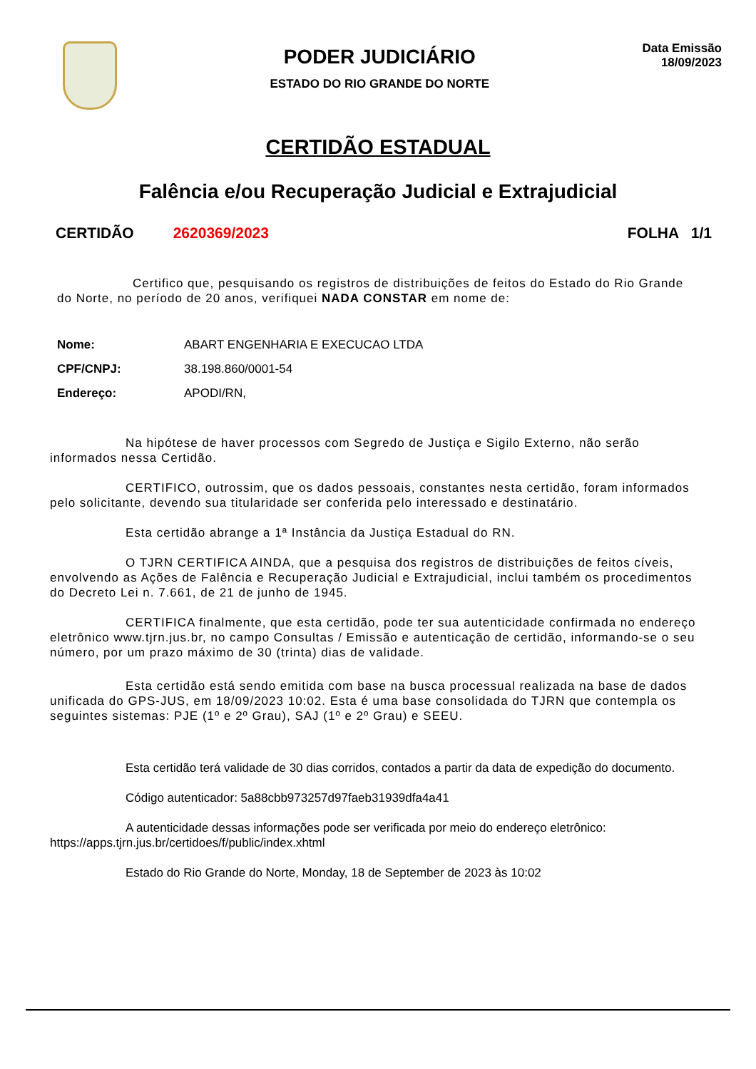PODER JUDICIÁRIO
ESTADO DO RIO GRANDE DO NORTE
Data Emissão
18/09/2023
CERTIDÃO ESTADUAL
Falência e/ou Recuperação Judicial e Extrajudicial
CERTIDÃO 2620369/2023 FOLHA 1/1
Certifico que, pesquisando os registros de distribuições de feitos do Estado do Rio Grande do Norte, no período de 20 anos, verifiquei NADA CONSTAR em nome de:
| Nome: | ABART ENGENHARIA E EXECUCAO LTDA |
| CPF/CNPJ: | 38.198.860/0001-54 |
| Endereço: | APODI/RN, |
Na hipótese de haver processos com Segredo de Justiça e Sigilo Externo, não serão informados nessa Certidão.
CERTIFICO, outrossim, que os dados pessoais, constantes nesta certidão, foram informados pelo solicitante, devendo sua titularidade ser conferida pelo interessado e destinatário.
Esta certidão abrange a 1ª Instância da Justiça Estadual do RN.
O TJRN CERTIFICA AINDA, que a pesquisa dos registros de distribuições de feitos cíveis, envolvendo as Ações de Falência e Recuperação Judicial e Extrajudicial, inclui também os procedimentos do Decreto Lei n. 7.661, de 21 de junho de 1945.
CERTIFICA finalmente, que esta certidão, pode ter sua autenticidade confirmada no endereço eletrônico www.tjrn.jus.br, no campo Consultas / Emissão e autenticação de certidão, informando-se o seu número, por um prazo máximo de 30 (trinta) dias de validade.
Esta certidão está sendo emitida com base na busca processual realizada na base de dados unificada do GPS-JUS, em 18/09/2023 10:02. Esta é uma base consolidada do TJRN que contempla os seguintes sistemas: PJE (1º e 2º Grau), SAJ (1º e 2º Grau) e SEEU.
Esta certidão terá validade de 30 dias corridos, contados a partir da data de expedição do documento.
Código autenticador: 5a88cbb973257d97faeb31939dfa4a41
A autenticidade dessas informações pode ser verificada por meio do endereço eletrônico: https://apps.tjrn.jus.br/certidoes/f/public/index.xhtml
Estado do Rio Grande do Norte, Monday, 18 de September de 2023 às 10:02